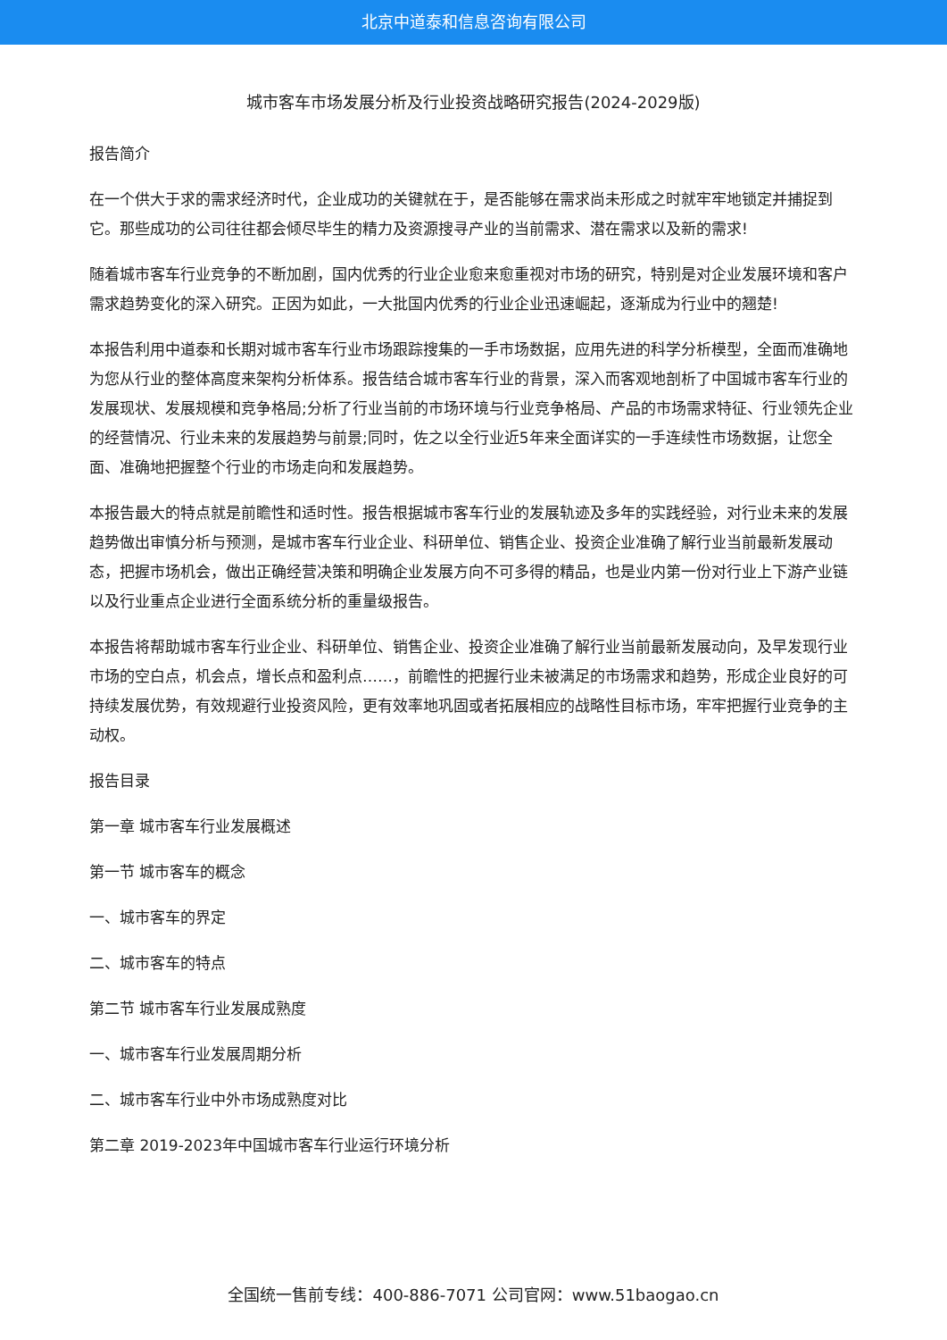北京中道泰和信息咨询有限公司
城市客车市场发展分析及行业投资战略研究报告(2024-2029版)
报告简介
在一个供大于求的需求经济时代，企业成功的关键就在于，是否能够在需求尚未形成之时就牢牢地锁定并捕捉到它。那些成功的公司往往都会倾尽毕生的精力及资源搜寻产业的当前需求、潜在需求以及新的需求!
随着城市客车行业竞争的不断加剧，国内优秀的行业企业愈来愈重视对市场的研究，特别是对企业发展环境和客户需求趋势变化的深入研究。正因为如此，一大批国内优秀的行业企业迅速崛起，逐渐成为行业中的翘楚!
本报告利用中道泰和长期对城市客车行业市场跟踪搜集的一手市场数据，应用先进的科学分析模型，全面而准确地为您从行业的整体高度来架构分析体系。报告结合城市客车行业的背景，深入而客观地剖析了中国城市客车行业的发展现状、发展规模和竞争格局;分析了行业当前的市场环境与行业竞争格局、产品的市场需求特征、行业领先企业的经营情况、行业未来的发展趋势与前景;同时，佐之以全行业近5年来全面详实的一手连续性市场数据，让您全面、准确地把握整个行业的市场走向和发展趋势。
本报告最大的特点就是前瞻性和适时性。报告根据城市客车行业的发展轨迹及多年的实践经验，对行业未来的发展趋势做出审慎分析与预测，是城市客车行业企业、科研单位、销售企业、投资企业准确了解行业当前最新发展动态，把握市场机会，做出正确经营决策和明确企业发展方向不可多得的精品，也是业内第一份对行业上下游产业链以及行业重点企业进行全面系统分析的重量级报告。
本报告将帮助城市客车行业企业、科研单位、销售企业、投资企业准确了解行业当前最新发展动向，及早发现行业市场的空白点，机会点，增长点和盈利点……，前瞻性的把握行业未被满足的市场需求和趋势，形成企业良好的可持续发展优势，有效规避行业投资风险，更有效率地巩固或者拓展相应的战略性目标市场，牢牢把握行业竞争的主动权。
报告目录
第一章 城市客车行业发展概述
第一节 城市客车的概念
一、城市客车的界定
二、城市客车的特点
第二节 城市客车行业发展成熟度
一、城市客车行业发展周期分析
二、城市客车行业中外市场成熟度对比
第二章 2019-2023年中国城市客车行业运行环境分析
全国统一售前专线：400-886-7071 公司官网：www.51baogao.cn